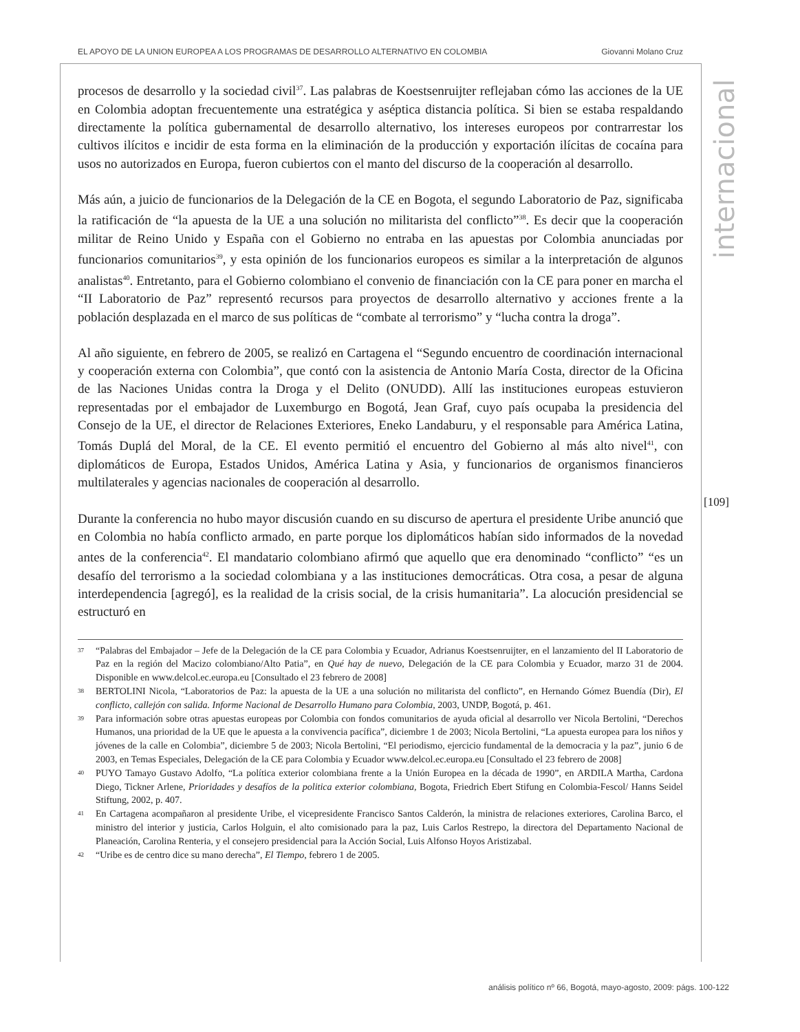EL APOYO DE LA UNION EUROPEA A LOS PROGRAMAS DE DESARROLLO ALTERNATIVO EN COLOMBIA Giovanni Molano Cruz
internacional
[109]
procesos de desarrollo y la sociedad civil<sup>37</sup>. Las palabras de Koestsenruijter reflejaban cómo las acciones de la UE en Colombia adoptan frecuentemente una estratégica y aséptica distancia política. Si bien se estaba respaldando directamente la política gubernamental de desarrollo alternativo, los intereses europeos por contrarrestar los cultivos ilícitos e incidir de esta forma en la eliminación de la producción y exportación ilícitas de cocaína para usos no autorizados en Europa, fueron cubiertos con el manto del discurso de la cooperación al desarrollo.
Más aún, a juicio de funcionarios de la Delegación de la CE en Bogota, el segundo Laboratorio de Paz, significaba la ratificación de “la apuesta de la UE a una solución no militarista del conflicto”<sup>38</sup>. Es decir que la cooperación militar de Reino Unido y España con el Gobierno no entraba en las apuestas por Colombia anunciadas por funcionarios comunitarios<sup>39</sup>, y esta opinión de los funcionarios europeos es similar a la interpretación de algunos analistas<sup>40</sup>. Entretanto, para el Gobierno colombiano el convenio de financiación con la CE para poner en marcha el “II Laboratorio de Paz” representó recursos para proyectos de desarrollo alternativo y acciones frente a la población desplazada en el marco de sus políticas de “combate al terrorismo” y “lucha contra la droga”.
Al año siguiente, en febrero de 2005, se realizó en Cartagena el “Segundo encuentro de coordinación internacional y cooperación externa con Colombia”, que contó con la asistencia de Antonio María Costa, director de la Oficina de las Naciones Unidas contra la Droga y el Delito (ONUDD). Allí las instituciones europeas estuvieron representadas por el embajador de Luxemburgo en Bogotá, Jean Graf, cuyo país ocupaba la presidencia del Consejo de la UE, el director de Relaciones Exteriores, Eneko Landaburu, y el responsable para América Latina, Tomás Duplá del Moral, de la CE. El evento permitió el encuentro del Gobierno al más alto nivel<sup>41</sup>, con diplomáticos de Europa, Estados Unidos, América Latina y Asia, y funcionarios de organismos financieros multilaterales y agencias nacionales de cooperación al desarrollo.
Durante la conferencia no hubo mayor discusión cuando en su discurso de apertura el presidente Uribe anunció que en Colombia no había conflicto armado, en parte porque los diplomáticos habían sido informados de la novedad antes de la conferencia<sup>42</sup>. El mandatario colombiano afirmó que aquello que era denominado “conflicto” “es un desafío del terrorismo a la sociedad colombiana y a las instituciones democráticas. Otra cosa, a pesar de alguna interdependencia [agregó], es la realidad de la crisis social, de la crisis humanitaria”. La alocución presidencial se estructuró en
37 “Palabras del Embajador – Jefe de la Delegación de la CE para Colombia y Ecuador, Adrianus Koestsenruijter, en el lanzamiento del II Laboratorio de Paz en la región del Macizo colombiano/Alto Patia”, en Qué hay de nuevo, Delegación de la CE para Colombia y Ecuador, marzo 31 de 2004. Disponible en www.delcol.ec.europa.eu [Consultado el 23 febrero de 2008]
38 BERTOLINI Nicola, “Laboratorios de Paz: la apuesta de la UE a una solución no militarista del conflicto”, en Hernando Gómez Buendía (Dir), El conflicto, callejón con salida. Informe Nacional de Desarrollo Humano para Colombia, 2003, UNDP, Bogotá, p. 461.
39 Para información sobre otras apuestas europeas por Colombia con fondos comunitarios de ayuda oficial al desarrollo ver Nicola Bertolini, “Derechos Humanos, una prioridad de la UE que le apuesta a la convivencia pacífica”, diciembre 1 de 2003; Nicola Bertolini, “La apuesta europea para los niños y jóvenes de la calle en Colombia”, diciembre 5 de 2003; Nicola Bertolini, “El periodismo, ejercicio fundamental de la democracia y la paz”, junio 6 de 2003, en Temas Especiales, Delegación de la CE para Colombia y Ecuador www.delcol.ec.europa.eu [Consultado el 23 febrero de 2008]
40 PUYO Tamayo Gustavo Adolfo, “La política exterior colombiana frente a la Unión Europea en la década de 1990”, en ARDILA Martha, Cardona Diego, Tickner Arlene, Prioridades y desafíos de la politica exterior colombiana, Bogota, Friedrich Ebert Stifung en Colombia-Fescol/ Hanns Seidel Stiftung, 2002, p. 407.
41 En Cartagena acompañaron al presidente Uribe, el vicepresidente Francisco Santos Calderón, la ministra de relaciones exteriores, Carolina Barco, el ministro del interior y justicia, Carlos Holguin, el alto comisionado para la paz, Luis Carlos Restrepo, la directora del Departamento Nacional de Planeación, Carolina Renteria, y el consejero presidencial para la Acción Social, Luis Alfonso Hoyos Aristizabal.
42 “Uribe es de centro dice su mano derecha”, El Tiempo, febrero 1 de 2005.
análisis político nº 66, Bogotá, mayo-agosto, 2009: págs. 100-122